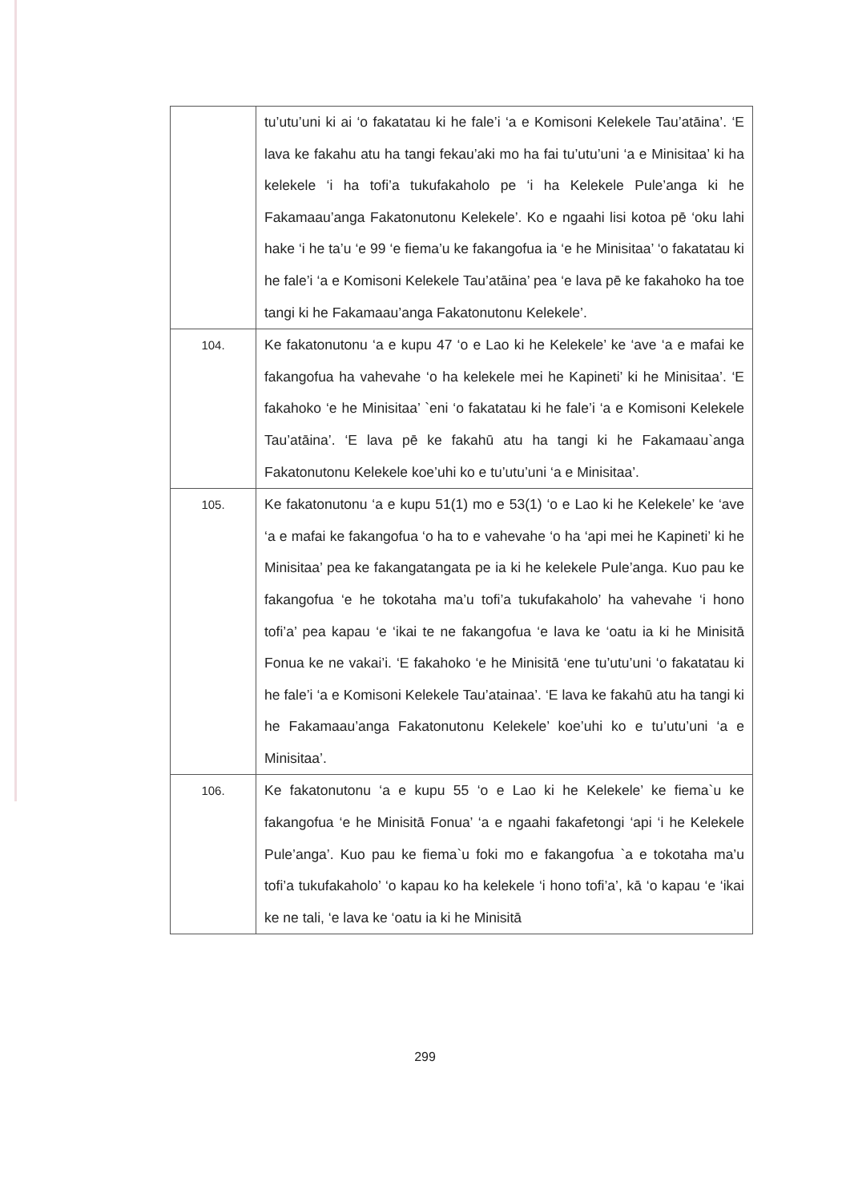| | tu’utu’uni ki ai ‘o fakatatau ki he fale’i ‘a e Komisoni Kelekele Tau’atāina’. ‘E lava ke fakahu atu ha tangi fekau’aki mo ha fai tu’utu’uni ‘a e Minisitaa’ ki ha kelekele ‘i ha tofi’a tukufakaholo pe ‘i ha Kelekele Pule’anga ki he Fakamaau’anga Fakatonutonu Kelekele’. Ko e ngaahi lisi kotoa pē ‘oku lahi hake ‘i he ta’u ‘e 99 ‘e fiema’u ke fakangofua ia ‘e he Minisitaa’ ‘o fakatatau ki he fale’i ‘a e Komisoni Kelekele Tau’atāina’ pea ‘e lava pē ke fakahoko ha toe tangi ki he Fakamaau’anga Fakatonutonu Kelekele’. |
| 104. | Ke fakatonutonu ‘a e kupu 47 ‘o e Lao ki he Kelekele’ ke ‘ave ‘a e mafai ke fakangofua ha vahevahe ‘o ha kelekele mei he Kapineti’ ki he Minisitaa’. ‘E fakahoko ‘e he Minisitaa’ `eni ‘o fakatatau ki he fale’i ‘a e Komisoni Kelekele Tau’atāina’. ‘E lava pē ke fakahū atu ha tangi ki he Fakamaau`anga Fakatonutonu Kelekele koe’uhi ko e tu’utu’uni ‘a e Minisitaa’. |
| 105. | Ke fakatonutonu ‘a e kupu 51(1) mo e 53(1) ‘o e Lao ki he Kelekele’ ke ‘ave ‘a e mafai ke fakangofua ‘o ha to e vahevahe ‘o ha ‘api mei he Kapineti’ ki he Minisitaa’ pea ke fakangatangata pe ia ki he kelekele Pule’anga. Kuo pau ke fakangofua ‘e he tokotaha ma’u tofi’a tukufakaholo’ ha vahevahe ‘i hono tofi’a’ pea kapau ‘e ‘ikai te ne fakangofua ‘e lava ke ‘oatu ia ki he Minisitā Fonua ke ne vakai’i. ‘E fakahoko ‘e he Minisitā ‘ene tu’utu’uni ‘o fakatatau ki he fale’i ‘a e Komisoni Kelekele Tau’atainaa’. ‘E lava ke fakahū atu ha tangi ki he Fakamaau’anga Fakatonutonu Kelekele’ koe’uhi ko e tu’utu’uni ‘a e Minisitaa’. |
| 106. | Ke fakatonutonu ‘a e kupu 55 ‘o e Lao ki he Kelekele’ ke fiema`u ke fakangofua ‘e he Minisitā Fonua’ ‘a e ngaahi fakafetongi ‘api ‘i he Kelekele Pule’anga’. Kuo pau ke fiema`u foki mo e fakangofua `a e tokotaha ma’u tofi’a tukufakaholo’ ‘o kapau ko ha kelekele ‘i hono tofi’a’, kā ‘o kapau ‘e ‘ikai ke ne tali, ‘e lava ke ‘oatu ia ki he Minisitā |
299